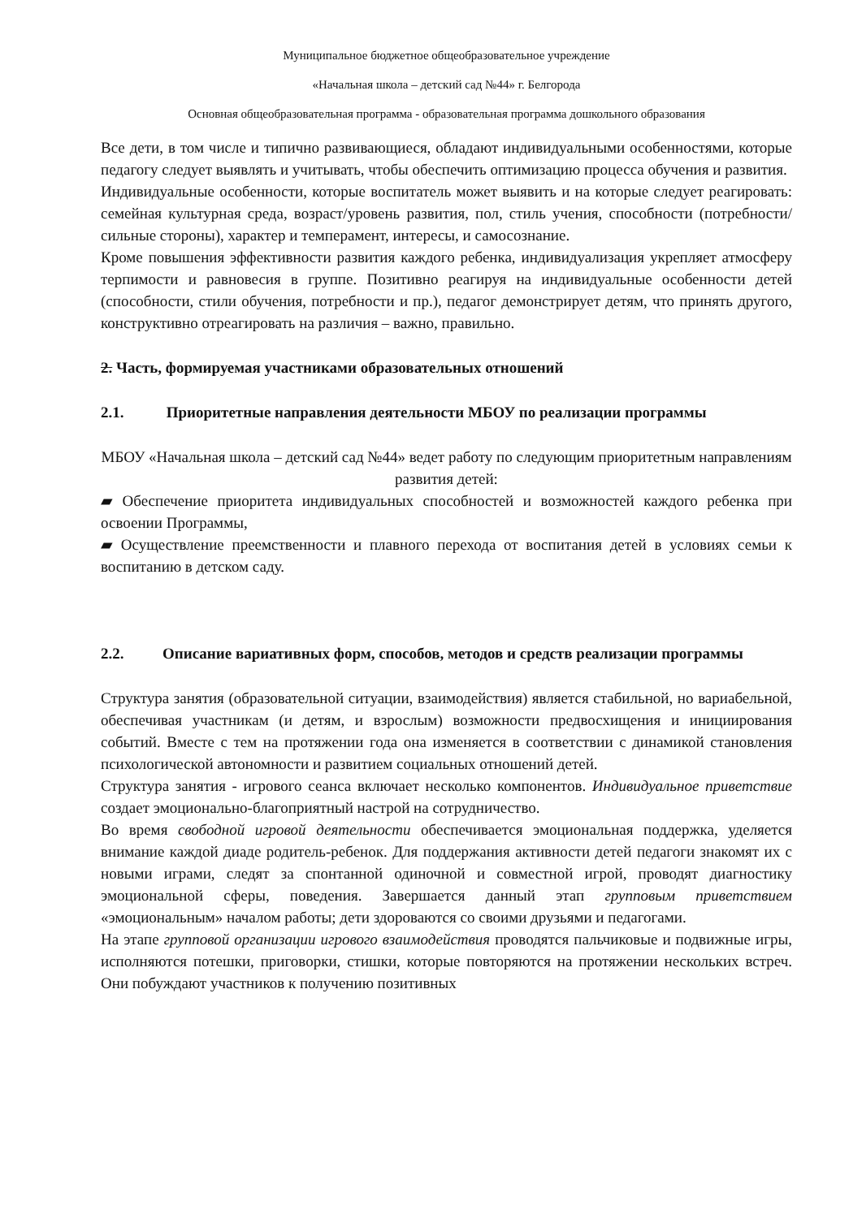Муниципальное бюджетное общеобразовательное учреждение
«Начальная школа – детский сад №44» г. Белгорода
Основная общеобразовательная программа - образовательная программа дошкольного образования
Все дети, в том числе и типично развивающиеся, обладают индивидуальными особенностями, которые педагогу следует выявлять и учитывать, чтобы обеспечить оптимизацию процесса обучения и развития.
Индивидуальные особенности, которые воспитатель может выявить и на которые следует реагировать: семейная культурная среда, возраст/уровень развития, пол, стиль учения, способности (потребности/сильные стороны), характер и темперамент, интересы, и самосознание.
Кроме повышения эффективности развития каждого ребенка, индивидуализация укрепляет атмосферу терпимости и равновесия в группе. Позитивно реагируя на индивидуальные особенности детей (способности, стили обучения, потребности и пр.), педагог демонстрирует детям, что принять другого, конструктивно отреагировать на различия – важно, правильно.
2. Часть, формируемая участниками образовательных отношений
2.1. Приоритетные направления деятельности МБОУ по реализации программы
МБОУ «Начальная школа – детский сад №44» ведет работу по следующим приоритетным направлениям развития детей:
▰ Обеспечение приоритета индивидуальных способностей и возможностей каждого ребенка при освоении Программы,
▰ Осуществление преемственности и плавного перехода от воспитания детей в условиях семьи к воспитанию в детском саду.
2.2. Описание вариативных форм, способов, методов и средств реализации программы
Структура занятия (образовательной ситуации, взаимодействия) является стабильной, но вариабельной, обеспечивая участникам (и детям, и взрослым) возможности предвосхищения и инициирования событий. Вместе с тем на протяжении года она изменяется в соответствии с динамикой становления психологической автономности и развитием социальных отношений детей.
Структура занятия - игрового сеанса включает несколько компонентов. Индивидуальное приветствие создает эмоционально-благоприятный настрой на сотрудничество.
Во время свободной игровой деятельности обеспечивается эмоциональная поддержка, уделяется внимание каждой диаде родитель-ребенок. Для поддержания активности детей педагоги знакомят их с новыми играми, следят за спонтанной одиночной и совместной игрой, проводят диагностику эмоциональной сферы, поведения. Завершается данный этап групповым приветствием «эмоциональным» началом работы; дети здороваются со своими друзьями и педагогами.
На этапе групповой организации игрового взаимодействия проводятся пальчиковые и подвижные игры, исполняются потешки, приговорки, стишки, которые повторяются на протяжении нескольких встреч. Они побуждают участников к получению позитивных